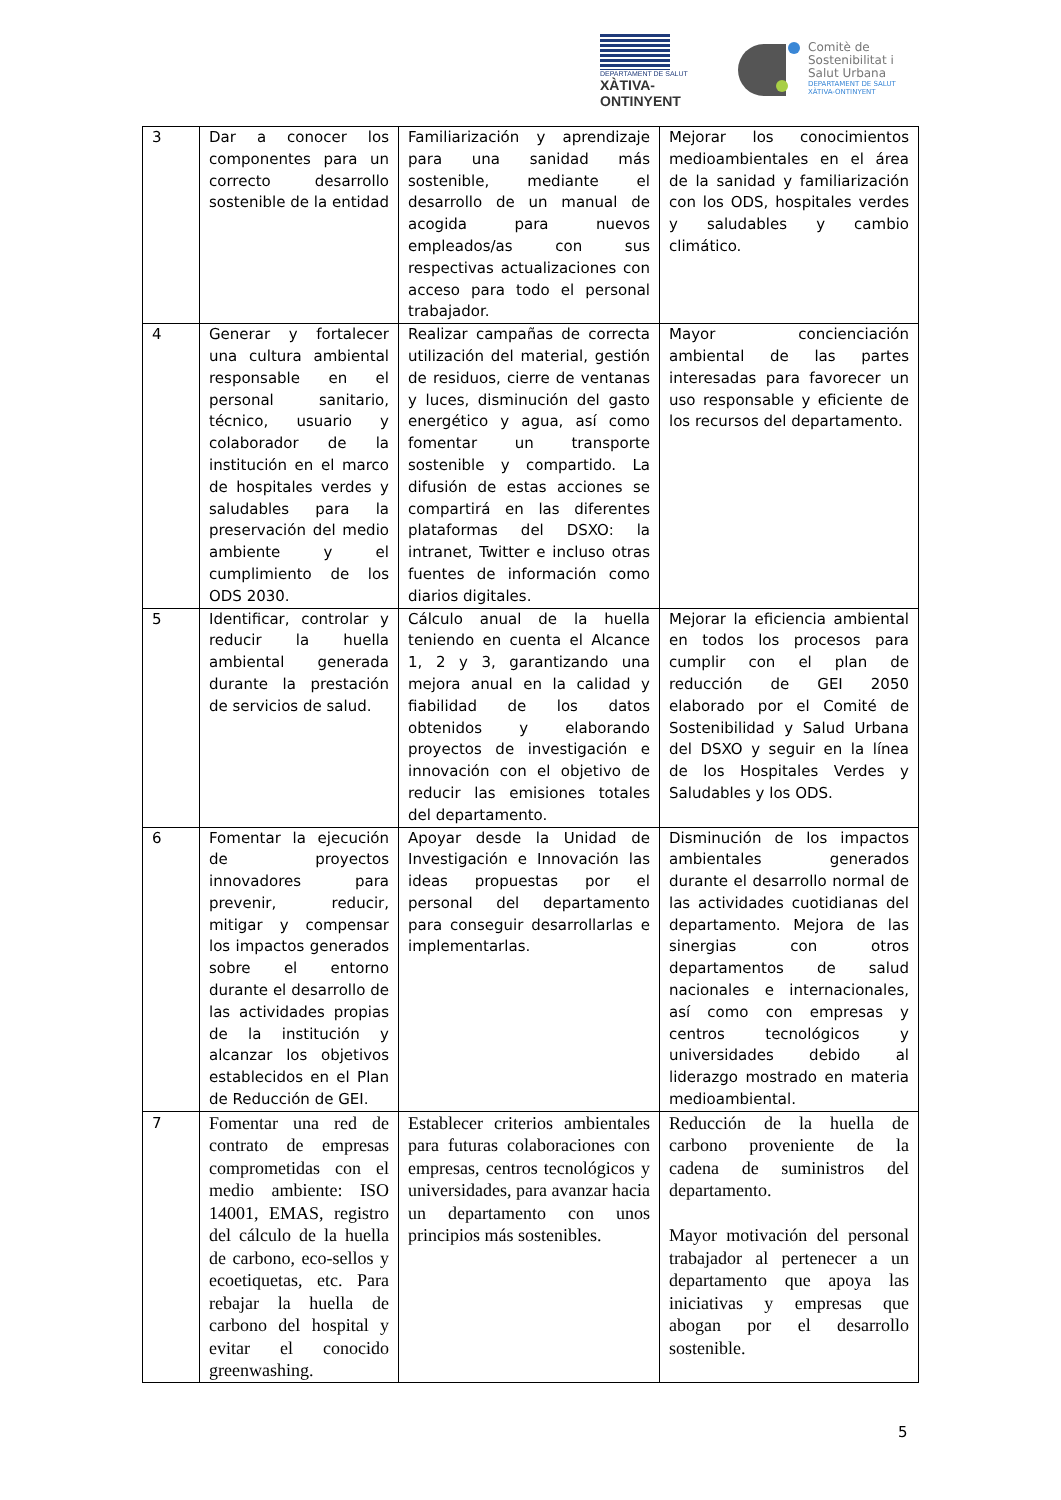DEPARTAMENT DE SALUT
XÀTIVA-ONTINYENT
Comitè de
Sostenibilitat i
Salut Urbana
DEPARTAMENT DE SALUT
XÀTIVA-ONTINYENT
| 3 | Dar a conocer los componentes para un correcto desarrollo sostenible de la entidad | Familiarización y aprendizaje para una sanidad más sostenible, mediante el desarrollo de un manual de acogida para nuevos empleados/as con sus respectivas actualizaciones con acceso para todo el personal trabajador. | Mejorar los conocimientos medioambientales en el área de la sanidad y familiarización con los ODS, hospitales verdes y saludables y cambio climático. |
| 4 | Generar y fortalecer una cultura ambiental responsable en el personal sanitario, técnico, usuario y colaborador de la institución en el marco de hospitales verdes y saludables para la preservación del medio ambiente y el cumplimiento de los ODS 2030. | Realizar campañas de correcta utilización del material, gestión de residuos, cierre de ventanas y luces, disminución del gasto energético y agua, así como fomentar un transporte sostenible y compartido. La difusión de estas acciones se compartirá en las diferentes plataformas del DSXO: la intranet, Twitter e incluso otras fuentes de información como diarios digitales. | Mayor concienciación ambiental de las partes interesadas para favorecer un uso responsable y eficiente de los recursos del departamento. |
| 5 | Identificar, controlar y reducir la huella ambiental generada durante la prestación de servicios de salud. | Cálculo anual de la huella teniendo en cuenta el Alcance 1, 2 y 3, garantizando una mejora anual en la calidad y fiabilidad de los datos obtenidos y elaborando proyectos de investigación e innovación con el objetivo de reducir las emisiones totales del departamento. | Mejorar la eficiencia ambiental en todos los procesos para cumplir con el plan de reducción de GEI 2050 elaborado por el Comité de Sostenibilidad y Salud Urbana del DSXO y seguir en la línea de los Hospitales Verdes y Saludables y los ODS. |
| 6 | Fomentar la ejecución de proyectos innovadores para prevenir, reducir, mitigar y compensar los impactos generados sobre el entorno durante el desarrollo de las actividades propias de la institución y alcanzar los objetivos establecidos en el Plan de Reducción de GEI. | Apoyar desde la Unidad de Investigación e Innovación las ideas propuestas por el personal del departamento para conseguir desarrollarlas e implementarlas. | Disminución de los impactos ambientales generados durante el desarrollo normal de las actividades cuotidianas del departamento. Mejora de las sinergias con otros departamentos de salud nacionales e internacionales, así como con empresas y centros tecnológicos y universidades debido al liderazgo mostrado en materia medioambiental. |
| 7 | Fomentar una red de contrato de empresas comprometidas con el medio ambiente: ISO 14001, EMAS, registro del cálculo de la huella de carbono, eco-sellos y ecoetiquetas, etc. Para rebajar la huella de carbono del hospital y evitar el conocido greenwashing. | Establecer criterios ambientales para futuras colaboraciones con empresas, centros tecnológicos y universidades, para avanzar hacia un departamento con unos principios más sostenibles. | Reducción de la huella de carbono proveniente de la cadena de suministros del departamento. Mayor motivación del personal trabajador al pertenecer a un departamento que apoya las iniciativas y empresas que abogan por el desarrollo sostenible. |
5